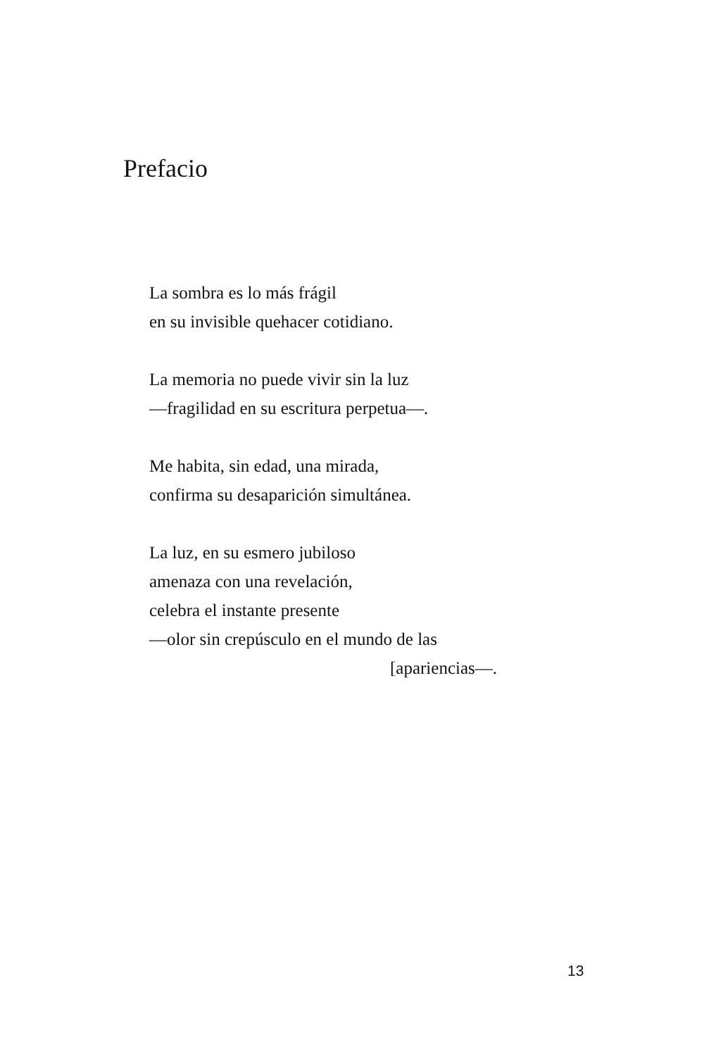Prefacio
La sombra es lo más frágil
en su invisible quehacer cotidiano.
La memoria no puede vivir sin la luz
—fragilidad en su escritura perpetua—.
Me habita, sin edad, una mirada,
confirma su desaparición simultánea.
La luz, en su esmero jubiloso
amenaza con una revelación,
celebra el instante presente
—olor sin crepúsculo en el mundo de las
[apariencias—.
13